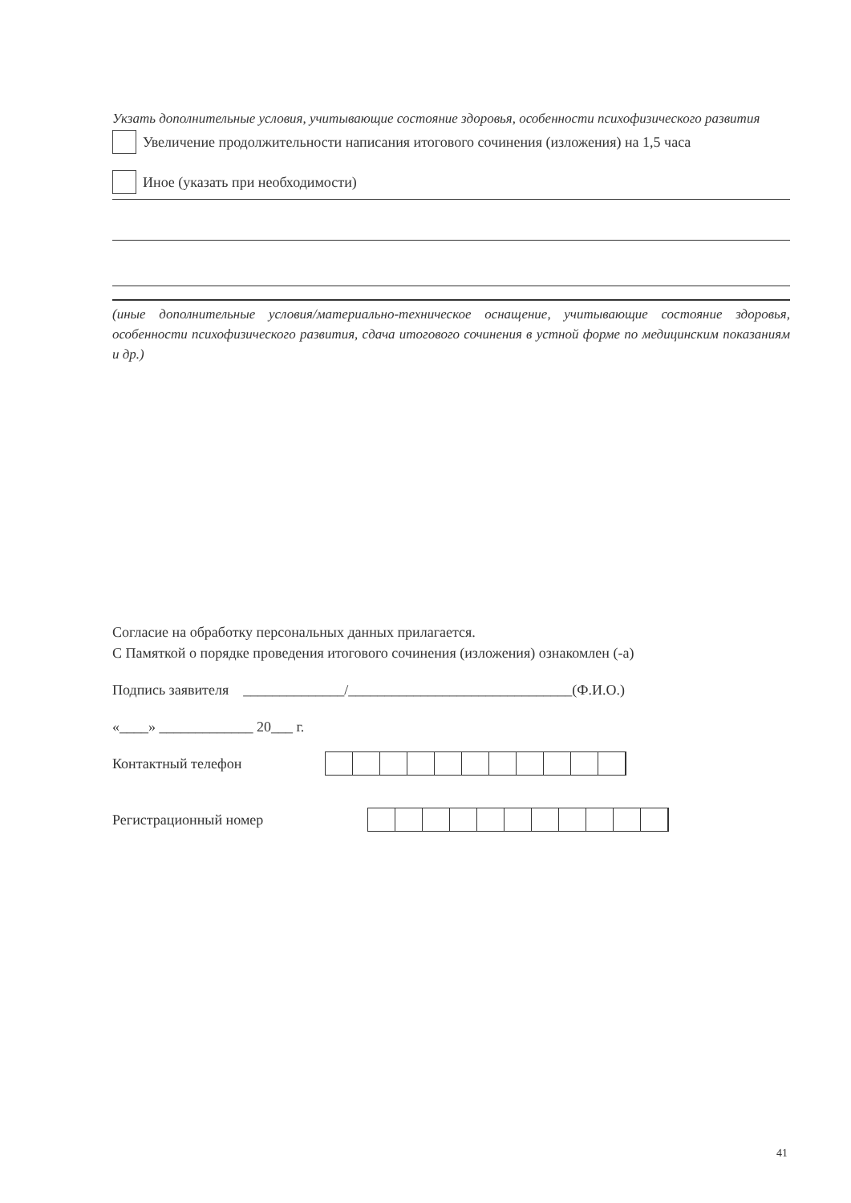Укзать дополнительные условия, учитывающие состояние здоровья, особенности психофизического развития
Увеличение продолжительности написания итогового сочинения (изложения) на 1,5 часа
Иное (указать при необходимости)
(иные дополнительные условия/материально-техническое оснащение, учитывающие состояние здоровья, особенности психофизического развития, сдача итогового сочинения в устной форме по медицинским показаниям и др.)
Согласие на обработку персональных данных прилагается.
С Памяткой о порядке проведения итогового сочинения (изложения) ознакомлен (-а)
Подпись заявителя ______________/_______________________________(Ф.И.О.)
«____» _____________ 20___ г.
Контактный телефон
Регистрационный номер
41